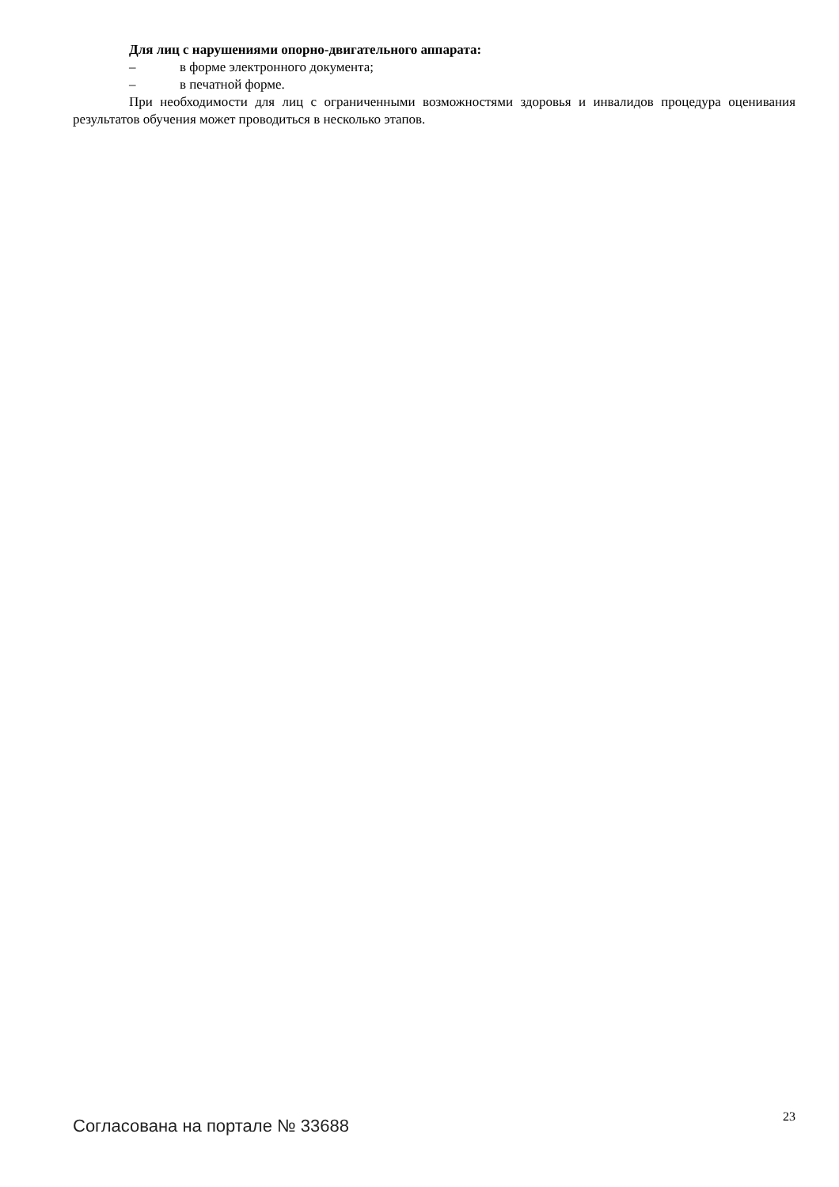Для лиц с нарушениями опорно-двигательного аппарата:
– в форме электронного документа;
– в печатной форме.
При необходимости для лиц с ограниченными возможностями здоровья и инвалидов процедура оценивания результатов обучения может проводиться в несколько этапов.
Согласована на портале № 33688
23